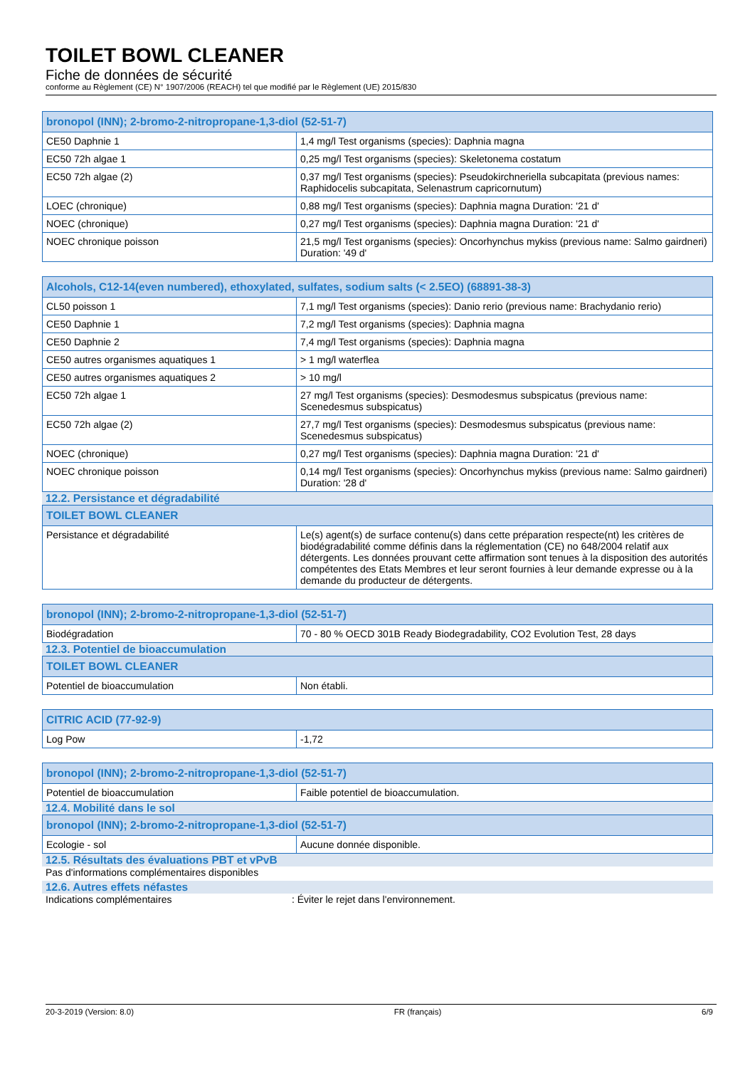TOILET BOWL CLEANER
Fiche de données de sécurité
conforme au Règlement (CE) N° 1907/2006 (REACH) tel que modifié par le Règlement (UE) 2015/830
| bronopol (INN); 2-bromo-2-nitropropane-1,3-diol (52-51-7) | |
| --- | --- |
| CE50 Daphnie 1 | 1,4 mg/l Test organisms (species): Daphnia magna |
| EC50 72h algae 1 | 0,25 mg/l Test organisms (species): Skeletonema costatum |
| EC50 72h algae (2) | 0,37 mg/l Test organisms (species): Pseudokirchneriella subcapitata (previous names: Raphidocelis subcapitata, Selenastrum capricornutum) |
| LOEC (chronique) | 0,88 mg/l Test organisms (species): Daphnia magna Duration: '21 d' |
| NOEC (chronique) | 0,27 mg/l Test organisms (species): Daphnia magna Duration: '21 d' |
| NOEC chronique poisson | 21,5 mg/l Test organisms (species): Oncorhynchus mykiss (previous name: Salmo gairdneri) Duration: '49 d' |
| Alcohols, C12-14(even numbered), ethoxylated, sulfates, sodium salts (< 2.5EO) (68891-38-3) | |
| --- | --- |
| CL50 poisson 1 | 7,1 mg/l Test organisms (species): Danio rerio (previous name: Brachydanio rerio) |
| CE50 Daphnie 1 | 7,2 mg/l Test organisms (species): Daphnia magna |
| CE50 Daphnie 2 | 7,4 mg/l Test organisms (species): Daphnia magna |
| CE50 autres organismes aquatiques 1 | > 1 mg/l waterflea |
| CE50 autres organismes aquatiques 2 | > 10 mg/l |
| EC50 72h algae 1 | 27 mg/l Test organisms (species): Desmodesmus subspicatus (previous name: Scenedesmus subspicatus) |
| EC50 72h algae (2) | 27,7 mg/l Test organisms (species): Desmodesmus subspicatus (previous name: Scenedesmus subspicatus) |
| NOEC (chronique) | 0,27 mg/l Test organisms (species): Daphnia magna Duration: '21 d' |
| NOEC chronique poisson | 0,14 mg/l Test organisms (species): Oncorhynchus mykiss (previous name: Salmo gairdneri) Duration: '28 d' |
12.2. Persistance et dégradabilité
| TOILET BOWL CLEANER | |
| --- | --- |
| Persistance et dégradabilité | Le(s) agent(s) de surface contenu(s) dans cette préparation respecte(nt) les critères de biodégradabilité comme définis dans la réglementation (CE) no 648/2004 relatif aux détergents. Les données prouvant cette affirmation sont tenues à la disposition des autorités compétentes des Etats Membres et leur seront fournies à leur demande expresse ou à la demande du producteur de détergents. |
| bronopol (INN); 2-bromo-2-nitropropane-1,3-diol (52-51-7) | |
| --- | --- |
| Biodégradation | 70 - 80 % OECD 301B Ready Biodegradability, CO2 Evolution Test, 28 days |
12.3. Potentiel de bioaccumulation
| TOILET BOWL CLEANER | |
| --- | --- |
| Potentiel de bioaccumulation | Non établi. |
| CITRIC ACID (77-92-9) | |
| --- | --- |
| Log Pow | -1,72 |
| bronopol (INN); 2-bromo-2-nitropropane-1,3-diol (52-51-7) | |
| --- | --- |
| Potentiel de bioaccumulation | Faible potentiel de bioaccumulation. |
12.4. Mobilité dans le sol
| bronopol (INN); 2-bromo-2-nitropropane-1,3-diol (52-51-7) | |
| --- | --- |
| Ecologie - sol | Aucune donnée disponible. |
12.5. Résultats des évaluations PBT et vPvB
Pas d'informations complémentaires disponibles
12.6. Autres effets néfastes
Indications complémentaires: Éviter le rejet dans l'environnement.
20-3-2019 (Version: 8.0) FR (français) 6/9